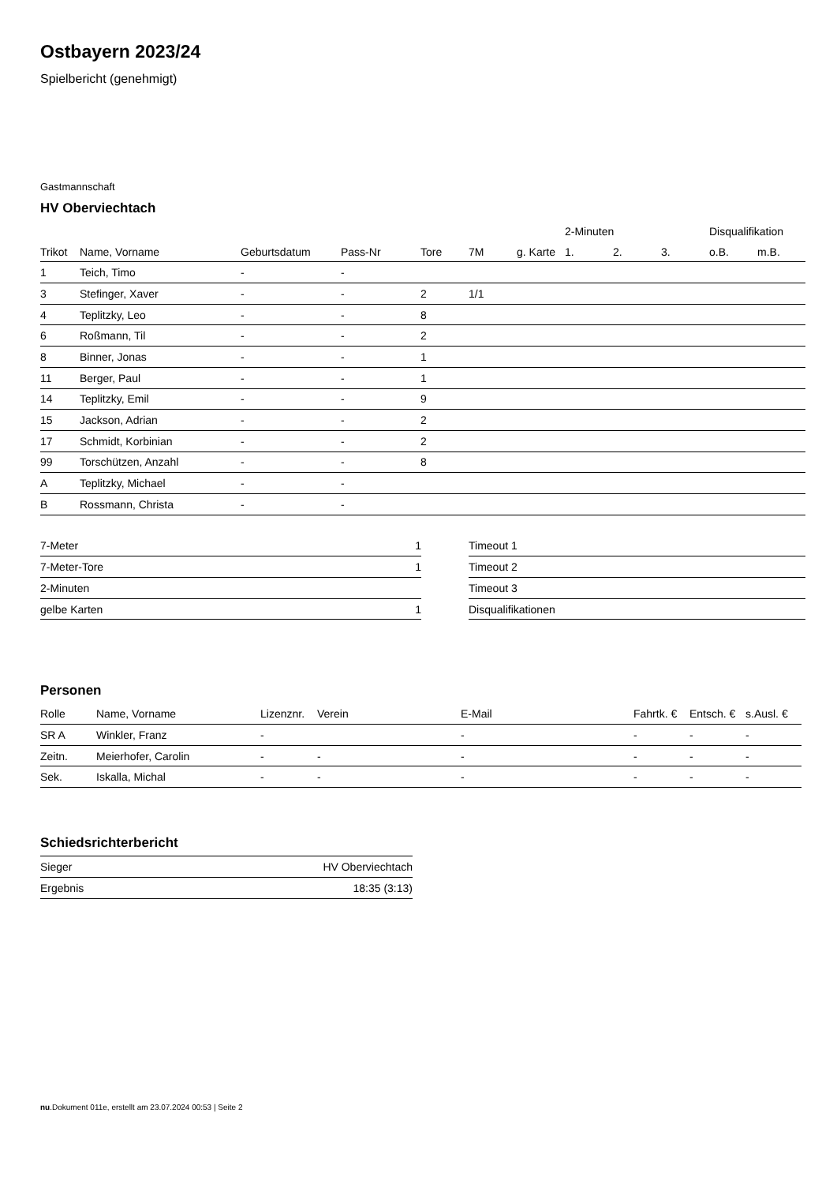Ostbayern 2023/24
Spielbericht (genehmigt)
Gastmannschaft
HV Oberviechtach
| | | | | | | | 2-Minuten | | | Disqualifikation | |
| --- | --- | --- | --- | --- | --- | --- | --- | --- | --- | --- | --- |
| Trikot | Name, Vorname | Geburtsdatum | Pass-Nr | Tore | 7M | g. Karte | 1. | 2. | 3. | o.B. | m.B. |
| 1 | Teich, Timo | - | - | | | | | | | | |
| 3 | Stefinger, Xaver | - | - | 2 | 1/1 | | | | | | |
| 4 | Teplitzky, Leo | - | - | 8 | | | | | | | |
| 6 | Roßmann, Til | - | - | 2 | | | | | | | |
| 8 | Binner, Jonas | - | - | 1 | | | | | | | |
| 11 | Berger, Paul | - | - | 1 | | | | | | | |
| 14 | Teplitzky, Emil | - | - | 9 | | | | | | | |
| 15 | Jackson, Adrian | - | - | 2 | | | | | | | |
| 17 | Schmidt, Korbinian | - | - | 2 | | | | | | | |
| 99 | Torschützen, Anzahl | - | - | 8 | | | | | | | |
| A | Teplitzky, Michael | - | - | | | | | | | | |
| B | Rossmann, Christa | - | - | | | | | | | | |
| 7-Meter | 1 |
| 7-Meter-Tore | 1 |
| 2-Minuten | |
| gelbe Karten | 1 |
| Timeout 1 |
| Timeout 2 |
| Timeout 3 |
| Disqualifikationen |
Personen
| Rolle | Name, Vorname | Lizenznr. | Verein | E-Mail | Fahrtk. € | Entsch. € | s.Ausl. € |
| --- | --- | --- | --- | --- | --- | --- | --- |
| SR A | Winkler, Franz | - | | - | - | - | - |
| Zeitn. | Meierhofer, Carolin | - | - | - | - | - | - |
| Sek. | Iskalla, Michal | - | - | - | - | - | - |
Schiedsrichterbericht
| Sieger | HV Oberviechtach |
| Ergebnis | 18:35 (3:13) |
nu.Dokument 011e, erstellt am 23.07.2024 00:53 | Seite 2